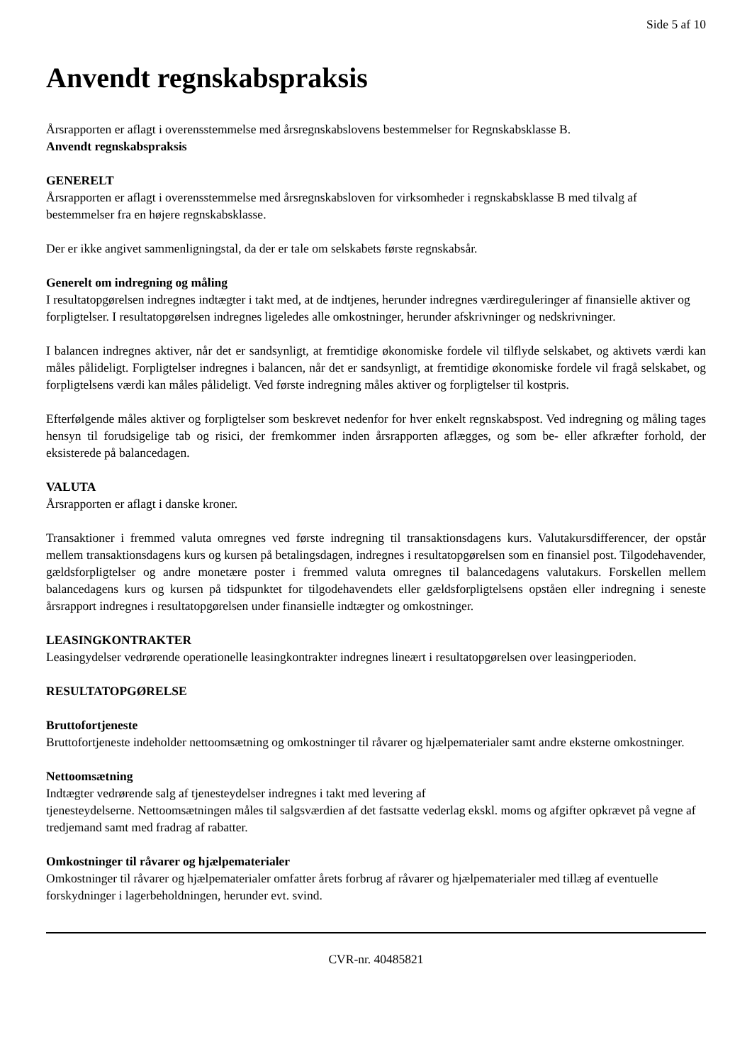Side 5 af 10
Anvendt regnskabspraksis
Årsrapporten er aflagt i overensstemmelse med årsregnskabslovens bestemmelser for Regnskabsklasse B.
Anvendt regnskabspraksis
GENERELT
Årsrapporten er aflagt i overensstemmelse med årsregnskabsloven for virksomheder i regnskabsklasse B med tilvalg af bestemmelser fra en højere regnskabsklasse.
Der er ikke angivet sammenligningstal, da der er tale om selskabets første regnskabsår.
Generelt om indregning og måling
I resultatopgørelsen indregnes indtægter i takt med, at de indtjenes, herunder indregnes værdireguleringer af finansielle aktiver og forpligtelser. I resultatopgørelsen indregnes ligeledes alle omkostninger, herunder afskrivninger og nedskrivninger.
I balancen indregnes aktiver, når det er sandsynligt, at fremtidige økonomiske fordele vil tilflyde selskabet, og aktivets værdi kan måles pålideligt. Forpligtelser indregnes i balancen, når det er sandsynligt, at fremtidige økonomiske fordele vil fragå selskabet, og forpligtelsens værdi kan måles pålideligt. Ved første indregning måles aktiver og forpligtelser til kostpris.
Efterfølgende måles aktiver og forpligtelser som beskrevet nedenfor for hver enkelt regnskabspost. Ved indregning og måling tages hensyn til forudsigelige tab og risici, der fremkommer inden årsrapporten aflægges, og som be- eller afkræfter forhold, der eksisterede på balancedagen.
VALUTA
Årsrapporten er aflagt i danske kroner.
Transaktioner i fremmed valuta omregnes ved første indregning til transaktionsdagens kurs. Valutakursdifferencer, der opstår mellem transaktionsdagens kurs og kursen på betalingsdagen, indregnes i resultatopgørelsen som en finansiel post. Tilgodehavender, gældsforpligtelser og andre monetære poster i fremmed valuta omregnes til balancedagens valutakurs. Forskellen mellem balancedagens kurs og kursen på tidspunktet for tilgodehavendets eller gældsforpligtelsens opståen eller indregning i seneste årsrapport indregnes i resultatopgørelsen under finansielle indtægter og omkostninger.
LEASINGKONTRAKTER
Leasingydelser vedrørende operationelle leasingkontrakter indregnes lineært i resultatopgørelsen over leasingperioden.
RESULTATOPGØRELSE
Bruttofortjeneste
Bruttofortjeneste indeholder nettoomsætning og omkostninger til råvarer og hjælpematerialer samt andre eksterne omkostninger.
Nettoomsætning
Indtægter vedrørende salg af tjenesteydelser indregnes i takt med levering af
tjenesteydelserne. Nettoomsætningen måles til salgsværdien af det fastsatte vederlag ekskl. moms og afgifter opkrævet på vegne af tredjemand samt med fradrag af rabatter.
Omkostninger til råvarer og hjælpematerialer
Omkostninger til råvarer og hjælpematerialer omfatter årets forbrug af råvarer og hjælpematerialer med tillæg af eventuelle forskydninger i lagerbeholdningen, herunder evt. svind.
CVR-nr. 40485821